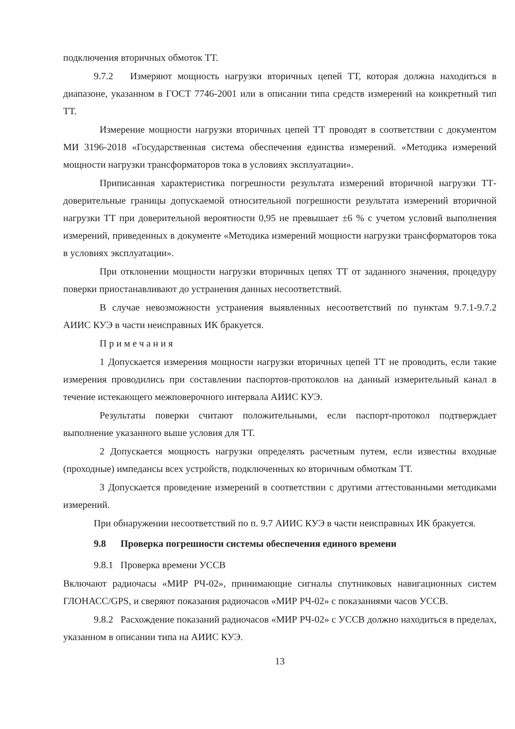подключения вторичных обмоток ТТ.
9.7.2 Измеряют мощность нагрузки вторичных цепей ТТ, которая должна находиться в диапазоне, указанном в ГОСТ 7746-2001 или в описании типа средств измерений на конкретный тип ТТ.
Измерение мощности нагрузки вторичных цепей ТТ проводят в соответствии с документом МИ 3196-2018 «Государственная система обеспечения единства измерений. «Методика измерений мощности нагрузки трансформаторов тока в условиях эксплуатации».
Приписанная характеристика погрешности результата измерений вторичной нагрузки ТТ-доверительные границы допускаемой относительной погрешности результата измерений вторичной нагрузки ТТ при доверительной вероятности 0,95 не превышает ±6 % с учетом условий выполнения измерений, приведенных в документе «Методика измерений мощности нагрузки трансформаторов тока в условиях эксплуатации».
При отклонении мощности нагрузки вторичных цепях ТТ от заданного значения, процедуру поверки приостанавливают до устранения данных несоответствий.
В случае невозможности устранения выявленных несоответствий по пунктам 9.7.1-9.7.2 АИИС КУЭ в части неисправных ИК бракуется.
Примечания
1 Допускается измерения мощности нагрузки вторичных цепей ТТ не проводить, если такие измерения проводились при составлении паспортов-протоколов на данный измерительный канал в течение истекающего межповерочного интервала АИИС КУЭ.
Результаты поверки считают положительными, если паспорт-протокол подтверждает выполнение указанного выше условия для ТТ.
2 Допускается мощность нагрузки определять расчетным путем, если известны входные (проходные) импедансы всех устройств, подключенных ко вторичным обмоткам ТТ.
3 Допускается проведение измерений в соответствии с другими аттестованными методиками измерений.
При обнаружении несоответствий по п. 9.7 АИИС КУЭ в части неисправных ИК бракуется.
9.8 Проверка погрешности системы обеспечения единого времени
9.8.1 Проверка времени УССВ
Включают радиочасы «МИР РЧ-02», принимающие сигналы спутниковых навигационных систем ГЛОНАСС/GPS, и сверяют показания радиочасов «МИР РЧ-02» с показаниями часов УССВ.
9.8.2 Расхождение показаний радиочасов «МИР РЧ-02» с УССВ должно находиться в пределах, указанном в описании типа на АИИС КУЭ.
13